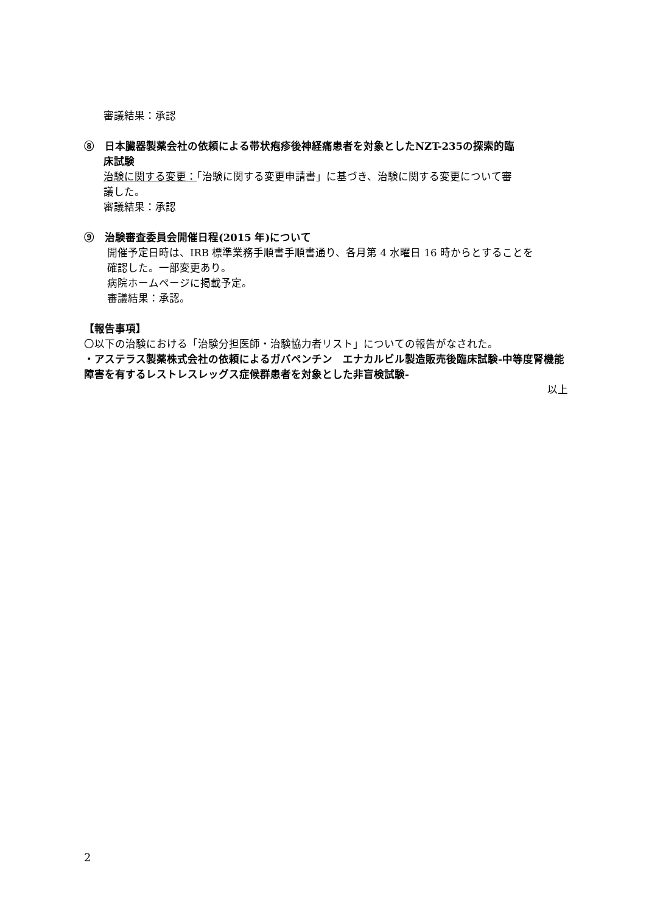審議結果：承認
⑧　日本臓器製薬会社の依頼による帯状疱疹後神経痛患者を対象としたNZT-235の探索的臨
床試験
治験に関する変更：「治験に関する変更申請書」に基づき、治験に関する変更について審
議した。
審議結果：承認
⑨　治験審査委員会開催日程(2015 年)について
開催予定日時は、IRB 標準業務手順書手順書通り、各月第 4 水曜日 16 時からとすることを
確認した。一部変更あり。
病院ホームページに掲載予定。
審議結果：承認。
【報告事項】
〇以下の治験における「治験分担医師・治験協力者リスト」についての報告がなされた。
・アステラス製薬株式会社の依頼によるガバペンチン　エナカルビル製造販売後臨床試験-中等度腎機能障害を有するレストレスレッグス症候群患者を対象とした非盲検試験-
以上
2